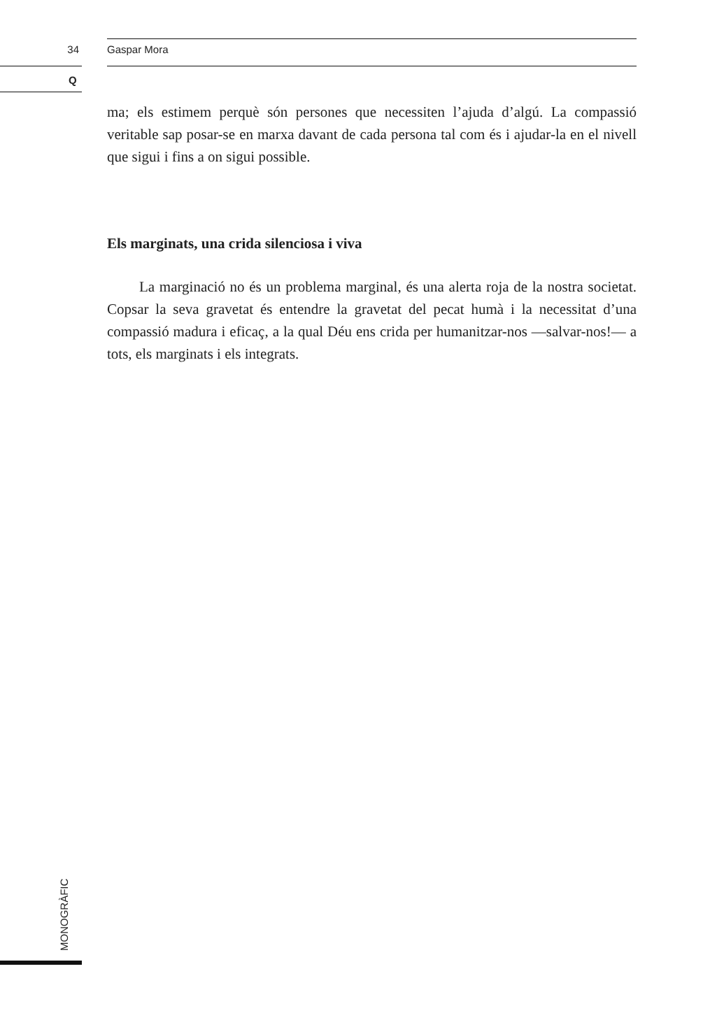34 Gaspar Mora
Q
ma; els estimem perquè són persones que necessiten l’ajuda d’algú. La compassió veritable sap posar-se en marxa davant de cada persona tal com és i ajudar-la en el nivell que sigui i fins a on sigui possible.
Els marginats, una crida silenciosa i viva
La marginació no és un problema marginal, és una alerta roja de la nostra societat. Copsar la seva gravetat és entendre la gravetat del pecat humà i la necessitat d’una compassió madura i eficaç, a la qual Déu ens crida per humanitzar-nos —salvar-nos!— a tots, els marginats i els integrats.
MONOGRÀFIC